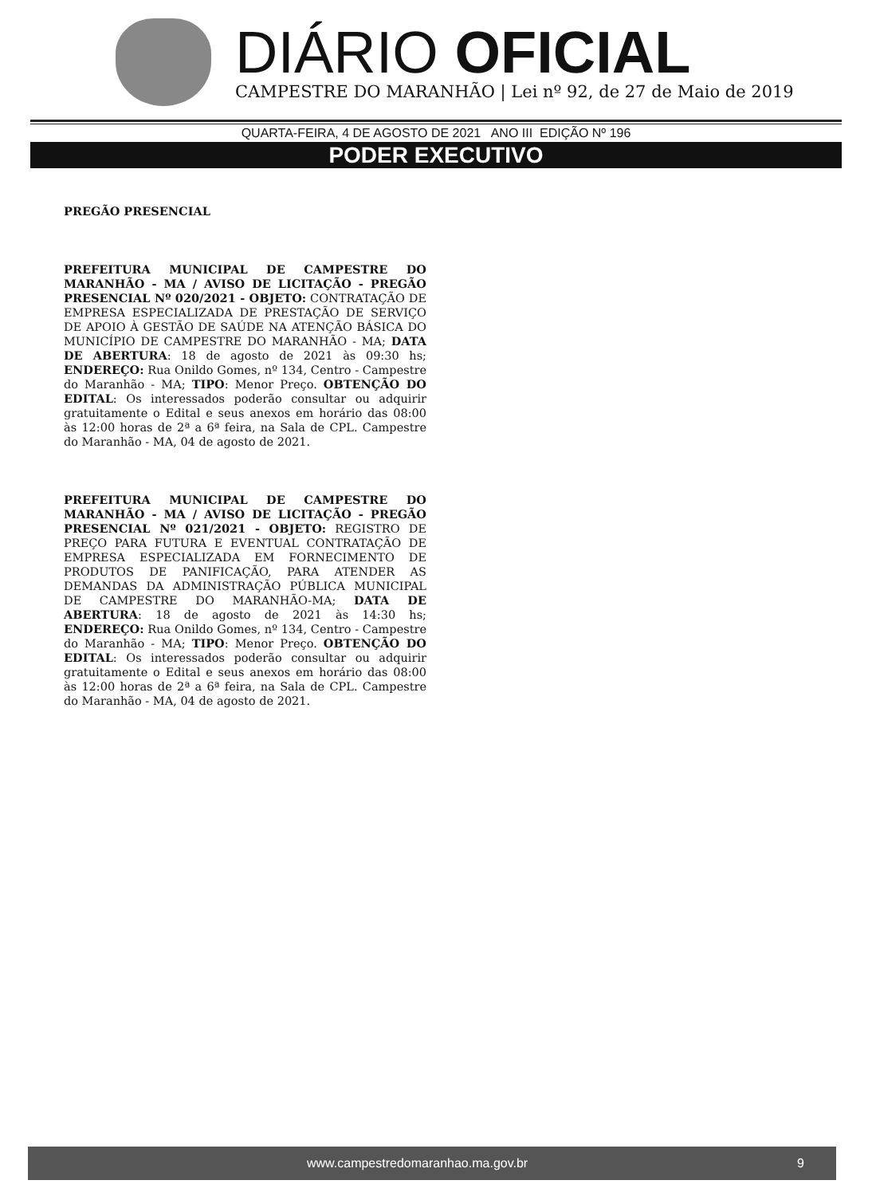DIÁRIO OFICIAL
CAMPESTRE DO MARANHÃO | Lei nº 92, de 27 de Maio de 2019
QUARTA-FEIRA, 4 DE AGOSTO DE 2021 ANO III EDIÇÃO Nº 196
PODER EXECUTIVO
PREGÃO PRESENCIAL
PREFEITURA MUNICIPAL DE CAMPESTRE DO MARANHÃO - MA / AVISO DE LICITAÇÃO - PREGÃO PRESENCIAL Nº 020/2021 - OBJETO: CONTRATAÇÃO DE EMPRESA ESPECIALIZADA DE PRESTAÇÃO DE SERVIÇO DE APOIO À GESTÃO DE SAÚDE NA ATENÇÃO BÁSICA DO MUNICÍPIO DE CAMPESTRE DO MARANHÃO - MA; DATA DE ABERTURA: 18 de agosto de 2021 às 09:30 hs; ENDEREÇO: Rua Onildo Gomes, nº 134, Centro - Campestre do Maranhão - MA; TIPO: Menor Preço. OBTENÇÃO DO EDITAL: Os interessados poderão consultar ou adquirir gratuitamente o Edital e seus anexos em horário das 08:00 às 12:00 horas de 2ª a 6ª feira, na Sala de CPL. Campestre do Maranhão - MA, 04 de agosto de 2021.
PREFEITURA MUNICIPAL DE CAMPESTRE DO MARANHÃO - MA / AVISO DE LICITAÇÃO - PREGÃO PRESENCIAL Nº 021/2021 - OBJETO: REGISTRO DE PREÇO PARA FUTURA E EVENTUAL CONTRATAÇÃO DE EMPRESA ESPECIALIZADA EM FORNECIMENTO DE PRODUTOS DE PANIFICAÇÃO, PARA ATENDER AS DEMANDAS DA ADMINISTRAÇÃO PÚBLICA MUNICIPAL DE CAMPESTRE DO MARANHÃO-MA; DATA DE ABERTURA: 18 de agosto de 2021 às 14:30 hs; ENDEREÇO: Rua Onildo Gomes, nº 134, Centro - Campestre do Maranhão - MA; TIPO: Menor Preço. OBTENÇÃO DO EDITAL: Os interessados poderão consultar ou adquirir gratuitamente o Edital e seus anexos em horário das 08:00 às 12:00 horas de 2ª a 6ª feira, na Sala de CPL. Campestre do Maranhão - MA, 04 de agosto de 2021.
www.campestredomaranhao.ma.gov.br 9